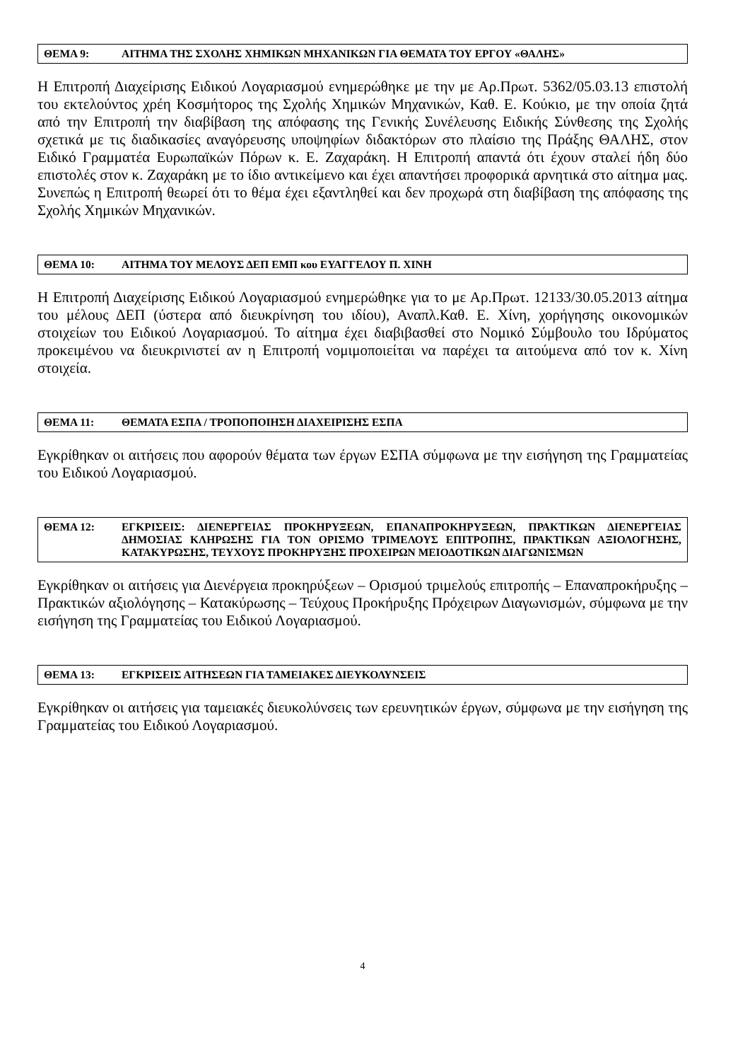ΘΕΜΑ 9: ΑΙΤΗΜΑ ΤΗΣ ΣΧΟΛΗΣ ΧΗΜΙΚΩΝ ΜΗΧΑΝΙΚΩΝ ΓΙΑ ΘΕΜΑΤΑ ΤΟΥ ΕΡΓΟΥ «ΘΑΛΗΣ»
Η Επιτροπή Διαχείρισης Ειδικού Λογαριασμού ενημερώθηκε με την με Αρ.Πρωτ. 5362/05.03.13 επιστολή του εκτελούντος χρέη Κοσμήτορος της Σχολής Χημικών Μηχανικών, Καθ. Ε. Κούκιο, με την οποία ζητά από την Επιτροπή την διαβίβαση της απόφασης της Γενικής Συνέλευσης Ειδικής Σύνθεσης της Σχολής σχετικά με τις διαδικασίες αναγόρευσης υποψηφίων διδακτόρων στο πλαίσιο της Πράξης ΘΑΛΗΣ, στον Ειδικό Γραμματέα Ευρωπαϊκών Πόρων κ. Ε. Ζαχαράκη. Η Επιτροπή απαντά ότι έχουν σταλεί ήδη δύο επιστολές στον κ. Ζαχαράκη με το ίδιο αντικείμενο και έχει απαντήσει προφορικά αρνητικά στο αίτημα μας. Συνεπώς η Επιτροπή θεωρεί ότι το θέμα έχει εξαντληθεί και δεν προχωρά στη διαβίβαση της απόφασης της Σχολής Χημικών Μηχανικών.
ΘΕΜΑ 10: ΑΙΤΗΜΑ ΤΟΥ ΜΕΛΟΥΣ ΔΕΠ ΕΜΠ κου ΕΥΑΓΓΕΛΟΥ Π. ΧΙΝΗ
Η Επιτροπή Διαχείρισης Ειδικού Λογαριασμού ενημερώθηκε για το με Αρ.Πρωτ. 12133/30.05.2013 αίτημα του μέλους ΔΕΠ (ύστερα από διευκρίνηση του ιδίου), Αναπλ.Καθ. Ε. Χίνη, χορήγησης οικονομικών στοιχείων του Ειδικού Λογαριασμού. Το αίτημα έχει διαβιβασθεί στο Νομικό Σύμβουλο του Ιδρύματος προκειμένου να διευκρινιστεί αν η Επιτροπή νομιμοποιείται να παρέχει τα αιτούμενα από τον κ. Χίνη στοιχεία.
ΘΕΜΑ 11: ΘΕΜΑΤΑ ΕΣΠΑ / ΤΡΟΠΟΠΟΙΗΣΗ ΔΙΑΧΕΙΡΙΣΗΣ ΕΣΠΑ
Εγκρίθηκαν οι αιτήσεις που αφορούν θέματα των έργων ΕΣΠΑ σύμφωνα με την εισήγηση της Γραμματείας του Ειδικού Λογαριασμού.
ΘΕΜΑ 12: ΕΓΚΡΙΣΕΙΣ: ΔΙΕΝΕΡΓΕΙΑΣ ΠΡΟΚΗΡΥΞΕΩΝ, ΕΠΑΝΑΠΡΟΚΗΡΥΞΕΩΝ, ΠΡΑΚΤΙΚΩΝ ΔΙΕΝΕΡΓΕΙΑΣ ΔΗΜΟΣΙΑΣ ΚΛΗΡΩΣΗΣ ΓΙΑ ΤΟΝ ΟΡΙΣΜΟ ΤΡΙΜΕΛΟΥΣ ΕΠΙΤΡΟΠΗΣ, ΠΡΑΚΤΙΚΩΝ ΑΞΙΟΛΟΓΗΣΗΣ, ΚΑΤΑΚΥΡΩΣΗΣ, ΤΕΥΧΟΥΣ ΠΡΟΚΗΡΥΞΗΣ ΠΡΟΧΕΙΡΩΝ ΜΕΙΟΔΟΤΙΚΩΝ ΔΙΑΓΩΝΙΣΜΩΝ
Εγκρίθηκαν οι αιτήσεις για Διενέργεια προκηρύξεων – Ορισμού τριμελούς επιτροπής – Επαναπροκήρυξης – Πρακτικών αξιολόγησης – Κατακύρωσης – Τεύχους Προκήρυξης Πρόχειρων Διαγωνισμών, σύμφωνα με την εισήγηση της Γραμματείας του Ειδικού Λογαριασμού.
ΘΕΜΑ 13: ΕΓΚΡΙΣΕΙΣ ΑΙΤΗΣΕΩΝ ΓΙΑ ΤΑΜΕΙΑΚΕΣ ΔΙΕΥΚΟΛΥΝΣΕΙΣ
Εγκρίθηκαν οι αιτήσεις για ταμειακές διευκολύνσεις των ερευνητικών έργων, σύμφωνα με την εισήγηση της Γραμματείας του Ειδικού Λογαριασμού.
4